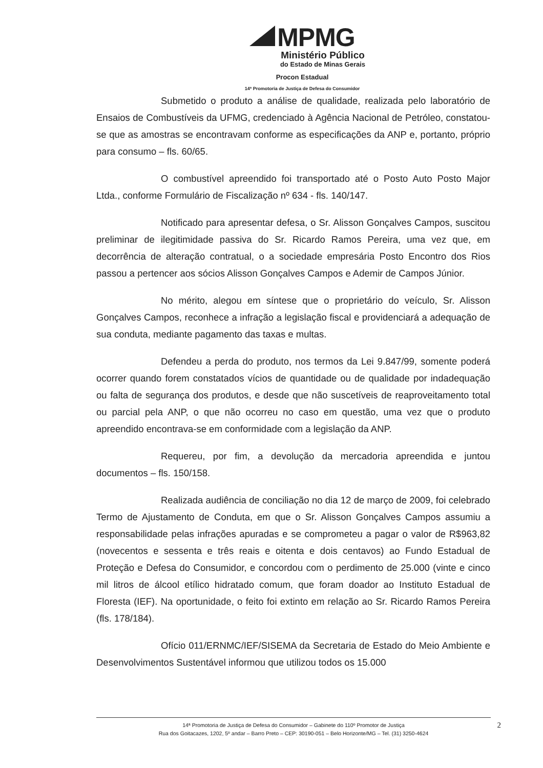MPMG
Ministério Público
do Estado de Minas Gerais
Procon Estadual
14ª Promotoria de Justiça de Defesa do Consumidor
Submetido o produto a análise de qualidade, realizada pelo laboratório de Ensaios de Combustíveis da UFMG, credenciado à Agência Nacional de Petróleo, constatou-se que as amostras se encontravam conforme as especificações da ANP e, portanto, próprio para consumo – fls. 60/65.
O combustível apreendido foi transportado até o Posto Auto Posto Major Ltda., conforme Formulário de Fiscalização nº 634 - fls. 140/147.
Notificado para apresentar defesa, o Sr. Alisson Gonçalves Campos, suscitou preliminar de ilegitimidade passiva do Sr. Ricardo Ramos Pereira, uma vez que, em decorrência de alteração contratual, o a sociedade empresária Posto Encontro dos Rios passou a pertencer aos sócios Alisson Gonçalves Campos e Ademir de Campos Júnior.
No mérito, alegou em síntese que o proprietário do veículo, Sr. Alisson Gonçalves Campos, reconhece a infração a legislação fiscal e providenciará a adequação de sua conduta, mediante pagamento das taxas e multas.
Defendeu a perda do produto, nos termos da Lei 9.847/99, somente poderá ocorrer quando forem constatados vícios de quantidade ou de qualidade por indadequação ou falta de segurança dos produtos, e desde que não suscetíveis de reaproveitamento total ou parcial pela ANP, o que não ocorreu no caso em questão, uma vez que o produto apreendido encontrava-se em conformidade com a legislação da ANP.
Requereu, por fim, a devolução da mercadoria apreendida e juntou documentos – fls. 150/158.
Realizada audiência de conciliação no dia 12 de março de 2009, foi celebrado Termo de Ajustamento de Conduta, em que o Sr. Alisson Gonçalves Campos assumiu a responsabilidade pelas infrações apuradas e se comprometeu a pagar o valor de R$963,82 (novecentos e sessenta e três reais e oitenta e dois centavos) ao Fundo Estadual de Proteção e Defesa do Consumidor, e concordou com o perdimento de 25.000 (vinte e cinco mil litros de álcool etílico hidratado comum, que foram doador ao Instituto Estadual de Floresta (IEF). Na oportunidade, o feito foi extinto em relação ao Sr. Ricardo Ramos Pereira (fls. 178/184).
Ofício 011/ERNMC/IEF/SISEMA da Secretaria de Estado do Meio Ambiente e Desenvolvimentos Sustentável informou que utilizou todos os 15.000
14ª Promotoria de Justiça de Defesa do Consumidor – Gabinete do 110º Promotor de Justiça
Rua dos Goitacazes, 1202, 5º andar – Barro Preto – CEP: 30190-051 – Belo Horizonte/MG – Tel. (31) 3250-4624
2